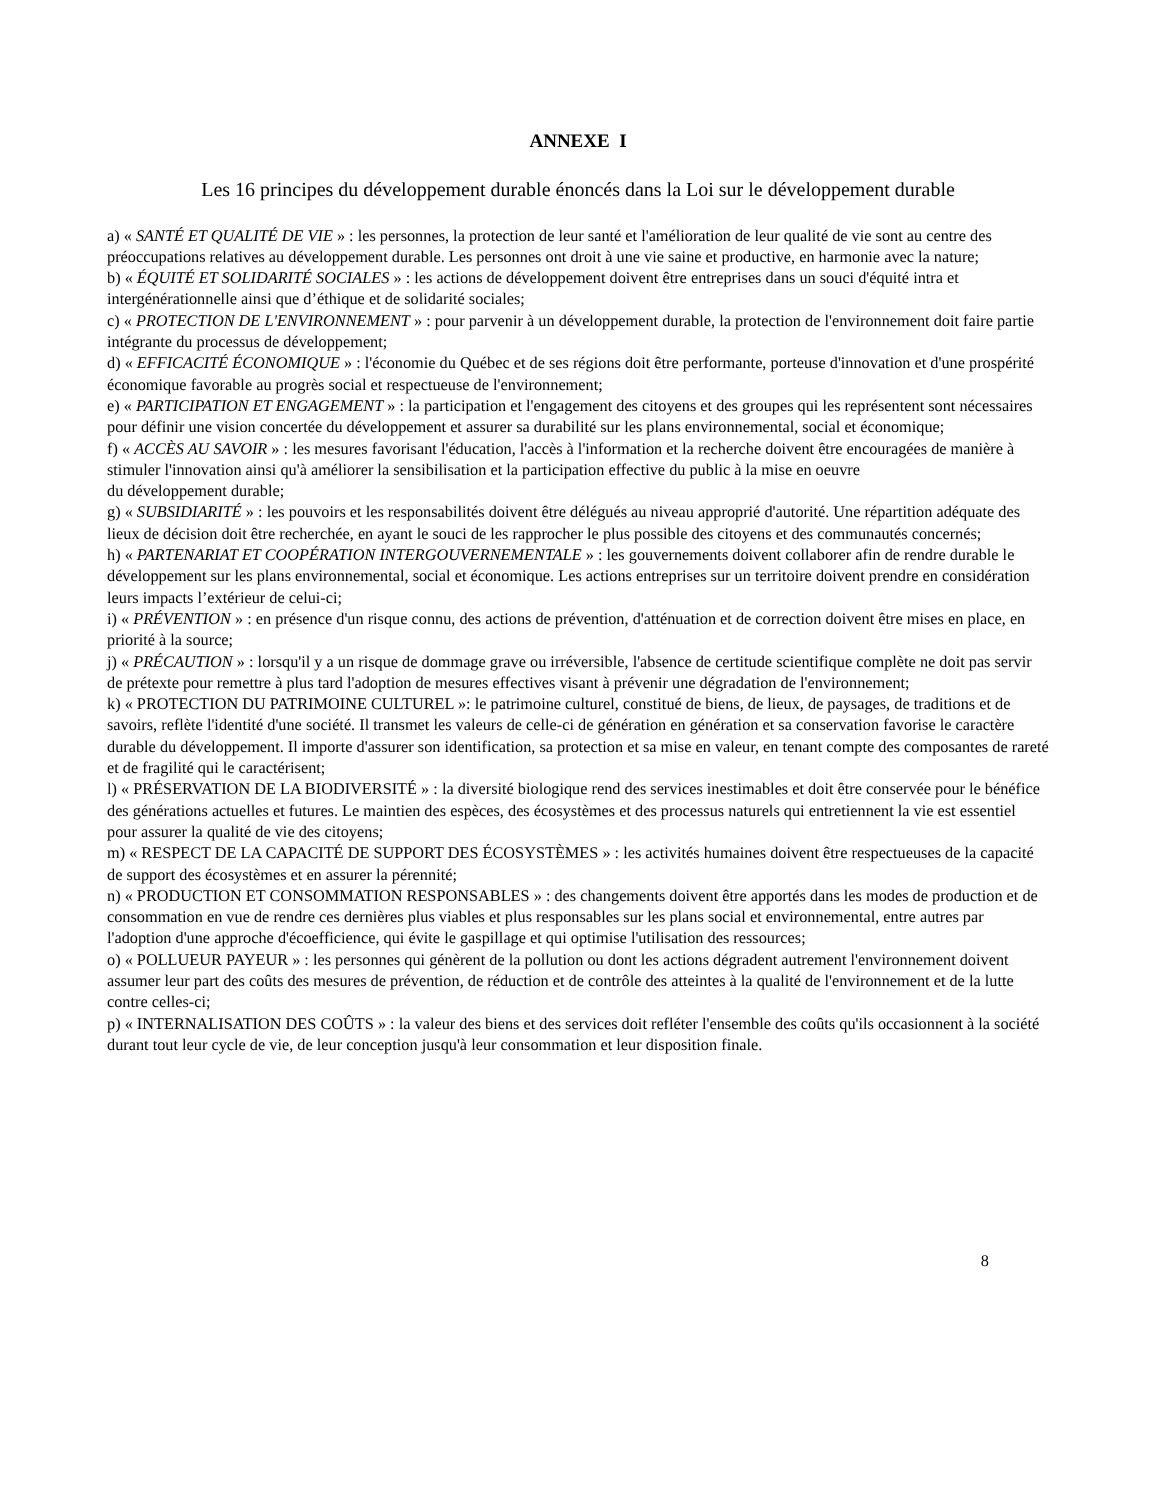ANNEXE I
Les 16 principes du développement durable énoncés dans la Loi sur le développement durable
a) « SANTÉ ET QUALITÉ DE VIE » : les personnes, la protection de leur santé et l'amélioration de leur qualité de vie sont au centre des
préoccupations relatives au développement durable. Les personnes ont droit à une vie saine et productive, en harmonie avec la nature;
b) « ÉQUITÉ ET SOLIDARITÉ SOCIALES » : les actions de développement doivent être entreprises dans un souci d'équité intra et intergénérationnelle ainsi que d’éthique et de solidarité sociales;
c) « PROTECTION DE L'ENVIRONNEMENT » : pour parvenir à un développement durable, la protection de l'environnement doit faire partie intégrante du processus de développement;
d) « EFFICACITÉ ÉCONOMIQUE » : l'économie du Québec et de ses régions doit être performante, porteuse d'innovation et d'une prospérité économique favorable au progrès social et respectueuse de l'environnement;
e) « PARTICIPATION ET ENGAGEMENT » : la participation et l'engagement des citoyens et des groupes qui les représentent sont nécessaires pour définir une vision concertée du développement et assurer sa durabilité sur les plans environnemental, social et économique;
f) « ACCÈS AU SAVOIR » : les mesures favorisant l'éducation, l'accès à l'information et la recherche doivent être encouragées de manière à stimuler l'innovation ainsi qu'à améliorer la sensibilisation et la participation effective du public à la mise en oeuvre
du développement durable;
g) « SUBSIDIARITÉ » : les pouvoirs et les responsabilités doivent être délégués au niveau approprié d'autorité. Une répartition adéquate des lieux de décision doit être recherchée, en ayant le souci de les rapprocher le plus possible des citoyens et des communautés concernés;
h) « PARTENARIAT ET COOPÉRATION INTERGOUVERNEMENTALE » : les gouvernements doivent collaborer afin de rendre durable le développement sur les plans environnemental, social et économique. Les actions entreprises sur un territoire doivent prendre en considération leurs impacts l’extérieur de celui-ci;
i) « PRÉVENTION » : en présence d'un risque connu, des actions de prévention, d'atténuation et de correction doivent être mises en place, en priorité à la source;
j) « PRÉCAUTION » : lorsqu'il y a un risque de dommage grave ou irréversible, l'absence de certitude scientifique complète ne doit pas servir de prétexte pour remettre à plus tard l'adoption de mesures effectives visant à prévenir une dégradation de l'environnement;
k) « PROTECTION DU PATRIMOINE CULTUREL »: le patrimoine culturel, constitué de biens, de lieux, de paysages, de traditions et de savoirs, reflète l'identité d'une société. Il transmet les valeurs de celle-ci de génération en génération et sa conservation favorise le caractère durable du développement. Il importe d'assurer son identification, sa protection et sa mise en valeur, en tenant compte des composantes de rareté et de fragilité qui le caractérisent;
l) « PRÉSERVATION DE LA BIODIVERSITÉ » : la diversité biologique rend des services inestimables et doit être conservée pour le bénéfice des générations actuelles et futures. Le maintien des espèces, des écosystèmes et des processus naturels qui entretiennent la vie est essentiel pour assurer la qualité de vie des citoyens;
m) « RESPECT DE LA CAPACITÉ DE SUPPORT DES ÉCOSYSTÈMES » : les activités humaines doivent être respectueuses de la capacité de support des écosystèmes et en assurer la pérennité;
n) « PRODUCTION ET CONSOMMATION RESPONSABLES » : des changements doivent être apportés dans les modes de production et de consommation en vue de rendre ces dernières plus viables et plus responsables sur les plans social et environnemental, entre autres par l'adoption d'une approche d'écoefficience, qui évite le gaspillage et qui optimise l'utilisation des ressources;
o) « POLLUEUR PAYEUR » : les personnes qui génèrent de la pollution ou dont les actions dégradent autrement l'environnement doivent assumer leur part des coûts des mesures de prévention, de réduction et de contrôle des atteintes à la qualité de l'environnement et de la lutte contre celles-ci;
p) « INTERNALISATION DES COÛTS » : la valeur des biens et des services doit refléter l'ensemble des coûts qu'ils occasionnent à la société durant tout leur cycle de vie, de leur conception jusqu'à leur consommation et leur disposition finale.
8